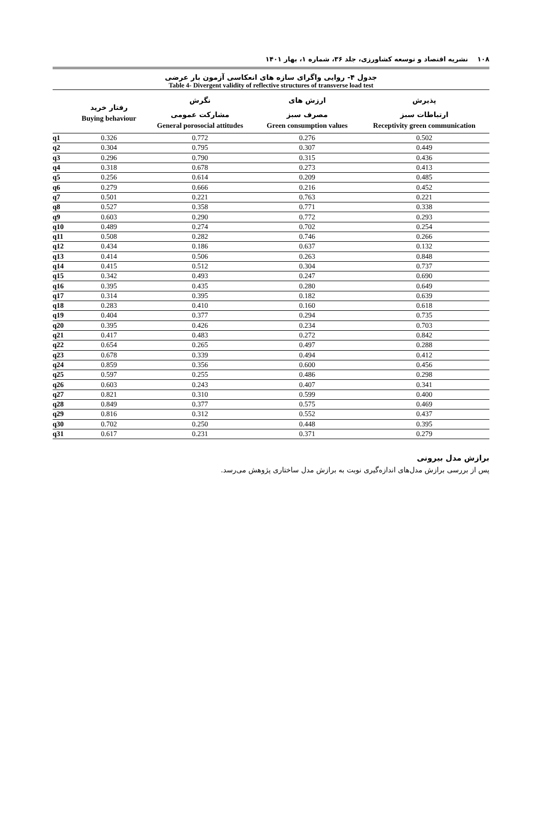۱۰۸ نشریه اقتصاد و توسعه کشاورزی، جلد ۳۶، شماره ۱، بهار ۱۴۰۱
جدول ۴- روایی واگرای سازه های انعکاسی آزمون بار عرضی
Table 4- Divergent validity of reflective structures of transverse load test
| | رفتار خرید Buying behaviour | نگرش مشارکت عمومی General porosocial attitudes | ارزش های مصرف سبز Green consumption values | پذیرش ارتباطات سبز Receptivity green communication |
| --- | --- | --- | --- | --- |
| q1 | 0.326 | 0.772 | 0.276 | 0.502 |
| q2 | 0.304 | 0.795 | 0.307 | 0.449 |
| q3 | 0.296 | 0.790 | 0.315 | 0.436 |
| q4 | 0.318 | 0.678 | 0.273 | 0.413 |
| q5 | 0.256 | 0.614 | 0.209 | 0.485 |
| q6 | 0.279 | 0.666 | 0.216 | 0.452 |
| q7 | 0.501 | 0.221 | 0.763 | 0.221 |
| q8 | 0.527 | 0.358 | 0.771 | 0.338 |
| q9 | 0.603 | 0.290 | 0.772 | 0.293 |
| q10 | 0.489 | 0.274 | 0.702 | 0.254 |
| q11 | 0.508 | 0.282 | 0.746 | 0.266 |
| q12 | 0.434 | 0.186 | 0.637 | 0.132 |
| q13 | 0.414 | 0.506 | 0.263 | 0.848 |
| q14 | 0.415 | 0.512 | 0.304 | 0.737 |
| q15 | 0.342 | 0.493 | 0.247 | 0.690 |
| q16 | 0.395 | 0.435 | 0.280 | 0.649 |
| q17 | 0.314 | 0.395 | 0.182 | 0.639 |
| q18 | 0.283 | 0.410 | 0.160 | 0.618 |
| q19 | 0.404 | 0.377 | 0.294 | 0.735 |
| q20 | 0.395 | 0.426 | 0.234 | 0.703 |
| q21 | 0.417 | 0.483 | 0.272 | 0.842 |
| q22 | 0.654 | 0.265 | 0.497 | 0.288 |
| q23 | 0.678 | 0.339 | 0.494 | 0.412 |
| q24 | 0.859 | 0.356 | 0.600 | 0.456 |
| q25 | 0.597 | 0.255 | 0.486 | 0.298 |
| q26 | 0.603 | 0.243 | 0.407 | 0.341 |
| q27 | 0.821 | 0.310 | 0.599 | 0.400 |
| q28 | 0.849 | 0.377 | 0.575 | 0.469 |
| q29 | 0.816 | 0.312 | 0.552 | 0.437 |
| q30 | 0.702 | 0.250 | 0.448 | 0.395 |
| q31 | 0.617 | 0.231 | 0.371 | 0.279 |
برازش مدل بیرونی
پس از بررسی برازش مدل‌های اندازه‌گیری نوبت به برازش مدل ساختاری پژوهش می‌رسد.